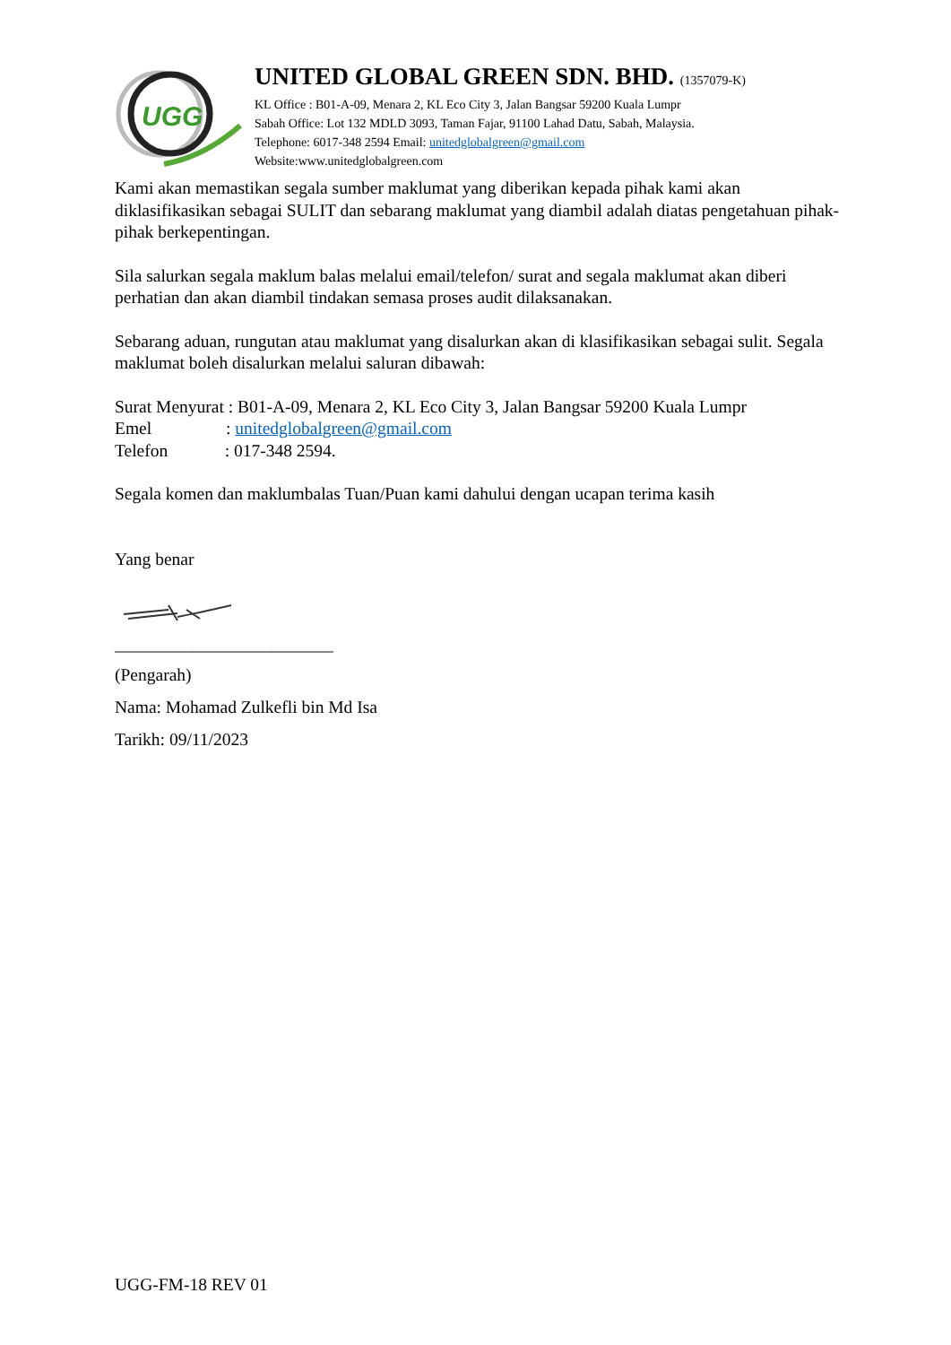UGG
UNITED GLOBAL GREEN SDN. BHD. (1357079-K)
KL Office : B01-A-09, Menara 2, KL Eco City 3, Jalan Bangsar 59200 Kuala Lumpr
Sabah Office: Lot 132 MDLD 3093, Taman Fajar, 91100 Lahad Datu, Sabah, Malaysia.
Telephone: 6017-348 2594 Email: unitedglobalgreen@gmail.com
Website:www.unitedglobalgreen.com
Kami akan memastikan segala sumber maklumat yang diberikan kepada pihak kami akan diklasifikasikan sebagai SULIT dan sebarang maklumat yang diambil adalah diatas pengetahuan pihak-pihak berkepentingan.
Sila salurkan segala maklum balas melalui email/telefon/ surat and segala maklumat akan diberi perhatian dan akan diambil tindakan semasa proses audit dilaksanakan.
Sebarang aduan, rungutan atau maklumat yang disalurkan akan di klasifikasikan sebagai sulit. Segala maklumat boleh disalurkan melalui saluran dibawah:
Surat Menyurat : B01-A-09, Menara 2, KL Eco City 3, Jalan Bangsar 59200 Kuala Lumpr
Emel : unitedglobalgreen@gmail.com
Telefon : 017-348 2594.
Segala komen dan maklumbalas Tuan/Puan kami dahului dengan ucapan terima kasih
Yang benar
_________________________
(Pengarah)
Nama: Mohamad Zulkefli bin Md Isa
Tarikh: 09/11/2023
UGG-FM-18 REV 01